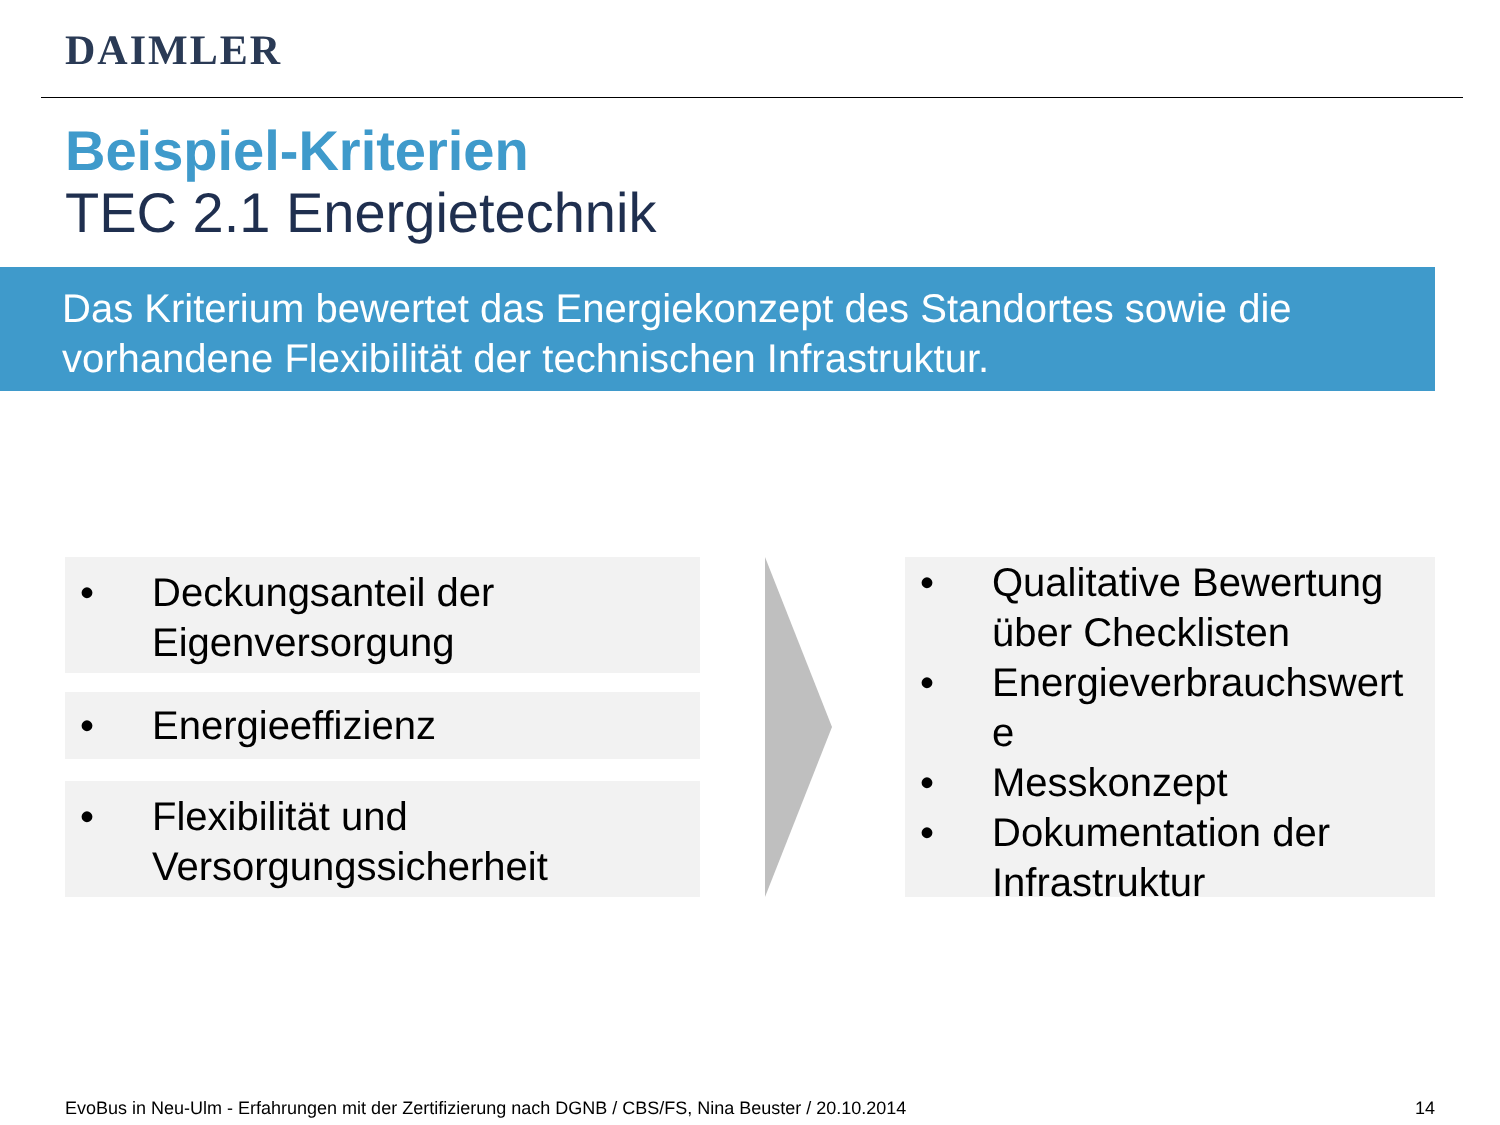DAIMLER
Beispiel-Kriterien
TEC 2.1 Energietechnik
Das Kriterium bewertet das Energiekonzept des Standortes sowie die vorhandene Flexibilität der technischen Infrastruktur.
• Deckungsanteil der
Eigenversorgung
• Energieeffizienz
• Flexibilität und
Versorgungssicherheit
• Qualitative Bewertung über Checklisten
• Energieverbrauchswert
e
• Messkonzept
• Dokumentation der Infrastruktur
EvoBus in Neu-Ulm - Erfahrungen mit der Zertifizierung nach DGNB / CBS/FS, Nina Beuster / 20.10.2014
14